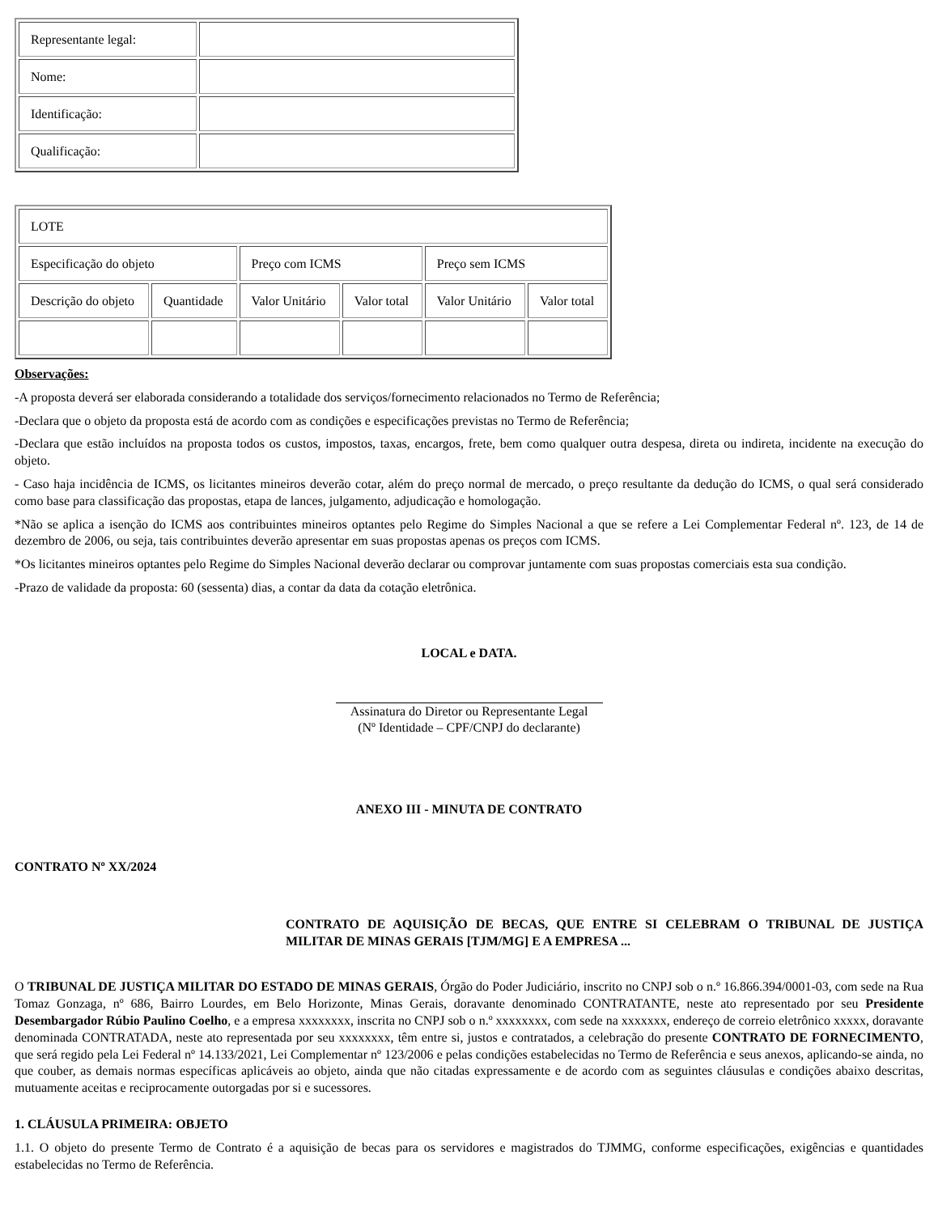| Representante legal: | |
| Nome: | |
| Identificação: | |
| Qualificação: | |
| LOTE | | | | | |
| Especificação do objeto | | Preço com ICMS | | Preço sem ICMS | |
| Descrição do objeto | Quantidade | Valor Unitário | Valor total | Valor Unitário | Valor total |
Observações:
-A proposta deverá ser elaborada considerando a totalidade dos serviços/fornecimento relacionados no Termo de Referência;
-Declara que o objeto da proposta está de acordo com as condições e especificações previstas no Termo de Referência;
-Declara que estão incluídos na proposta todos os custos, impostos, taxas, encargos, frete, bem como qualquer outra despesa, direta ou indireta, incidente na execução do objeto.
- Caso haja incidência de ICMS, os licitantes mineiros deverão cotar, além do preço normal de mercado, o preço resultante da dedução do ICMS, o qual será considerado como base para classificação das propostas, etapa de lances, julgamento, adjudicação e homologação.
*Não se aplica a isenção do ICMS aos contribuintes mineiros optantes pelo Regime do Simples Nacional a que se refere a Lei Complementar Federal nº. 123, de 14 de dezembro de 2006, ou seja, tais contribuintes deverão apresentar em suas propostas apenas os preços com ICMS.
*Os licitantes mineiros optantes pelo Regime do Simples Nacional deverão declarar ou comprovar juntamente com suas propostas comerciais esta sua condição.
-Prazo de validade da proposta: 60 (sessenta) dias, a contar da data da cotação eletrônica.
LOCAL e DATA.
Assinatura do Diretor ou Representante Legal
(Nº Identidade – CPF/CNPJ do declarante)
ANEXO III - MINUTA DE CONTRATO
CONTRATO Nº XX/2024
CONTRATO DE AQUISIÇÃO DE BECAS, QUE ENTRE SI CELEBRAM O TRIBUNAL DE JUSTIÇA MILITAR DE MINAS GERAIS [TJM/MG] E A EMPRESA ...
O TRIBUNAL DE JUSTIÇA MILITAR DO ESTADO DE MINAS GERAIS, Órgão do Poder Judiciário, inscrito no CNPJ sob o n.º 16.866.394/0001-03, com sede na Rua Tomaz Gonzaga, nº 686, Bairro Lourdes, em Belo Horizonte, Minas Gerais, doravante denominado CONTRATANTE, neste ato representado por seu Presidente Desembargador Rúbio Paulino Coelho, e a empresa xxxxxxxx, inscrita no CNPJ sob o n.º xxxxxxxx, com sede na xxxxxxx, endereço de correio eletrônico xxxxx, doravante denominada CONTRATADA, neste ato representada por seu xxxxxxxx, têm entre si, justos e contratados, a celebração do presente CONTRATO DE FORNECIMENTO, que será regido pela Lei Federal nº 14.133/2021, Lei Complementar nº 123/2006 e pelas condições estabelecidas no Termo de Referência e seus anexos, aplicando-se ainda, no que couber, as demais normas específicas aplicáveis ao objeto, ainda que não citadas expressamente e de acordo com as seguintes cláusulas e condições abaixo descritas, mutuamente aceitas e reciprocamente outorgadas por si e sucessores.
1. CLÁUSULA PRIMEIRA: OBJETO
1.1. O objeto do presente Termo de Contrato é a aquisição de becas para os servidores e magistrados do TJMMG, conforme especificações, exigências e quantidades estabelecidas no Termo de Referência.